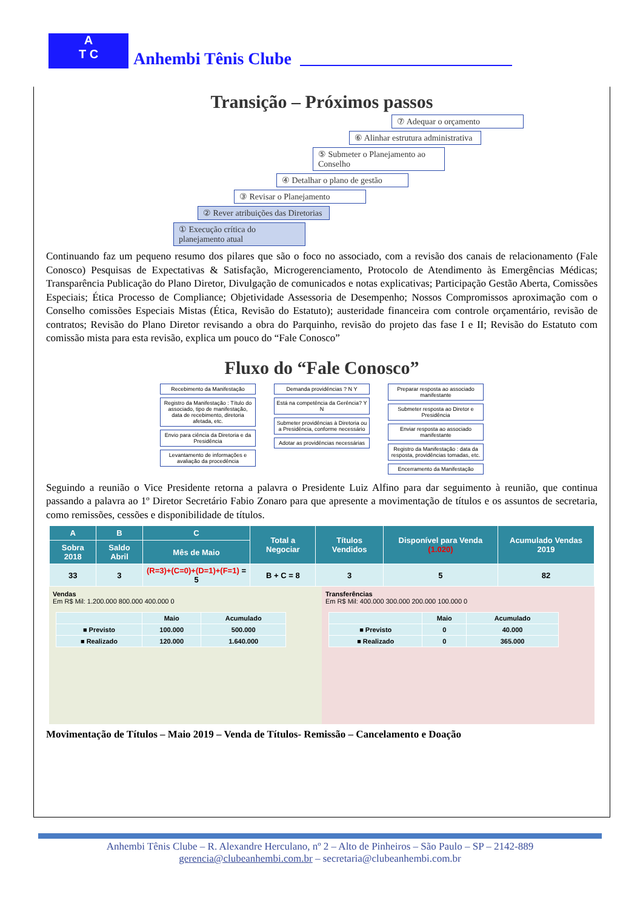A
T C
Anhembi Tênis Clube
Transição – Próximos passos
⑦ Adequar o orçamento
⑥ Alinhar estrutura administrativa
⑤ Submeter o Planejamento ao Conselho
④ Detalhar o plano de gestão
③ Revisar o Planejamento
② Rever atribuições das Diretorias
① Execução crítica do planejamento atual
Continuando faz um pequeno resumo dos pilares que são o foco no associado, com a revisão dos canais de relacionamento (Fale Conosco) Pesquisas de Expectativas & Satisfação, Microgerenciamento, Protocolo de Atendimento às Emergências Médicas; Transparência Publicação do Plano Diretor, Divulgação de comunicados e notas explicativas; Participação Gestão Aberta, Comissões Especiais; Ética Processo de Compliance; Objetividade Assessoria de Desempenho; Nossos Compromissos aproximação com o Conselho comissões Especiais Mistas (Ética, Revisão do Estatuto); austeridade financeira com controle orçamentário, revisão de contratos; Revisão do Plano Diretor revisando a obra do Parquinho, revisão do projeto das fase I e II; Revisão do Estatuto com comissão mista para esta revisão, explica um pouco do “Fale Conosco”
Fluxo do “Fale Conosco”
Recebimento da Manifestação
Registro da Manifestação : Título do associado, tipo de manifestação, data de recebimento, diretoria afetada, etc.
Envio para ciência da Diretoria e da Presidência
Levantamento de informações e avaliação da procedência
Demanda providências ? N Y
Está na competência da Gerência? Y N
Submeter providências à Diretoria ou a Presidência, conforme necessário
Adotar as providências necessárias
Preparar resposta ao associado manifestante
Submeter resposta ao Diretor e Presidência
Enviar resposta ao associado manifestante
Registro da Manifestação : data da resposta, providências tomadas, etc.
Encerramento da Manifestação
Seguindo a reunião o Vice Presidente retorna a palavra o Presidente Luiz Alfino para dar seguimento à reunião, que continua passando a palavra ao 1º Diretor Secretário Fabio Zonaro para que apresente a movimentação de títulos e os assuntos de secretaria, como remissões, cessões e disponibilidade de títulos.
| A | B | C | Total a Negociar | Títulos Vendidos | Disponível para Venda (1.020) | Acumulado Vendas 2019 |
| --- | --- | --- | --- | --- | --- | --- |
| Sobra 2018 | Saldo Abril | Mês de Maio | | | | |
| 33 | 3 | (R=3)+(C=0)+(D=1)+(F=1) = 5 | B + C = 8 | 3 | 5 | 82 |
Vendas
Em R$ Mil: 1.200.000 800.000 400.000 0
| | Maio | Acumulado |
| ■ Previsto | 100.000 | 500.000 |
| ■ Realizado | 120.000 | 1.640.000 |
Transferências
Em R$ Mil: 400.000 300.000 200.000 100.000 0
| | Maio | Acumulado |
| ■ Previsto | 0 | 40.000 |
| ■ Realizado | 0 | 365.000 |
Movimentação de Títulos – Maio 2019 – Venda de Títulos- Remissão – Cancelamento e Doação
Anhembi Tênis Clube – R. Alexandre Herculano, nº 2 – Alto de Pinheiros – São Paulo – SP – 2142-889
gerencia@clubeanhembi.com.br – secretaria@clubeanhembi.com.br